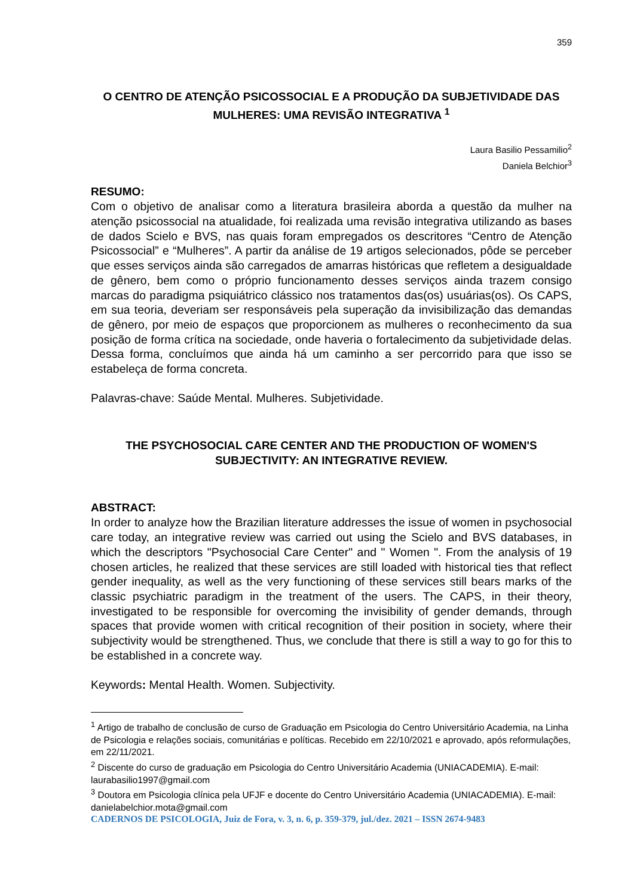359
O CENTRO DE ATENÇÃO PSICOSSOCIAL E A PRODUÇÃO DA SUBJETIVIDADE DAS MULHERES: UMA REVISÃO INTEGRATIVA <sup>1</sup>
Laura Basilio Pessamilio<sup>2</sup>
Daniela Belchior<sup>3</sup>
RESUMO:
Com o objetivo de analisar como a literatura brasileira aborda a questão da mulher na atenção psicossocial na atualidade, foi realizada uma revisão integrativa utilizando as bases de dados Scielo e BVS, nas quais foram empregados os descritores “Centro de Atenção Psicossocial” e “Mulheres”. A partir da análise de 19 artigos selecionados, pôde se perceber que esses serviços ainda são carregados de amarras históricas que refletem a desigualdade de gênero, bem como o próprio funcionamento desses serviços ainda trazem consigo marcas do paradigma psiquiátrico clássico nos tratamentos das(os) usuárias(os). Os CAPS, em sua teoria, deveriam ser responsáveis pela superação da invisibilização das demandas de gênero, por meio de espaços que proporcionem as mulheres o reconhecimento da sua posição de forma crítica na sociedade, onde haveria o fortalecimento da subjetividade delas. Dessa forma, concluímos que ainda há um caminho a ser percorrido para que isso se estabeleça de forma concreta.
Palavras-chave: Saúde Mental. Mulheres. Subjetividade.
THE PSYCHOSOCIAL CARE CENTER AND THE PRODUCTION OF WOMEN'S SUBJECTIVITY: AN INTEGRATIVE REVIEW.
ABSTRACT:
In order to analyze how the Brazilian literature addresses the issue of women in psychosocial care today, an integrative review was carried out using the Scielo and BVS databases, in which the descriptors "Psychosocial Care Center" and " Women ". From the analysis of 19 chosen articles, he realized that these services are still loaded with historical ties that reflect gender inequality, as well as the very functioning of these services still bears marks of the classic psychiatric paradigm in the treatment of the users. The CAPS, in their theory, investigated to be responsible for overcoming the invisibility of gender demands, through spaces that provide women with critical recognition of their position in society, where their subjectivity would be strengthened. Thus, we conclude that there is still a way to go for this to be established in a concrete way.
Keywords: Mental Health. Women. Subjectivity.
<sup>1</sup> Artigo de trabalho de conclusão de curso de Graduação em Psicologia do Centro Universitário Academia, na Linha de Psicologia e relações sociais, comunitárias e políticas. Recebido em 22/10/2021 e aprovado, após reformulações, em 22/11/2021.
<sup>2</sup> Discente do curso de graduação em Psicologia do Centro Universitário Academia (UNIACADEMIA). E-mail: laurabasilio1997@gmail.com
<sup>3</sup> Doutora em Psicologia clínica pela UFJF e docente do Centro Universitário Academia (UNIACADEMIA). E-mail: danielabelchior.mota@gmail.com
CADERNOS DE PSICOLOGIA, Juiz de Fora, v. 3, n. 6, p. 359-379, jul./dez. 2021 – ISSN 2674-9483